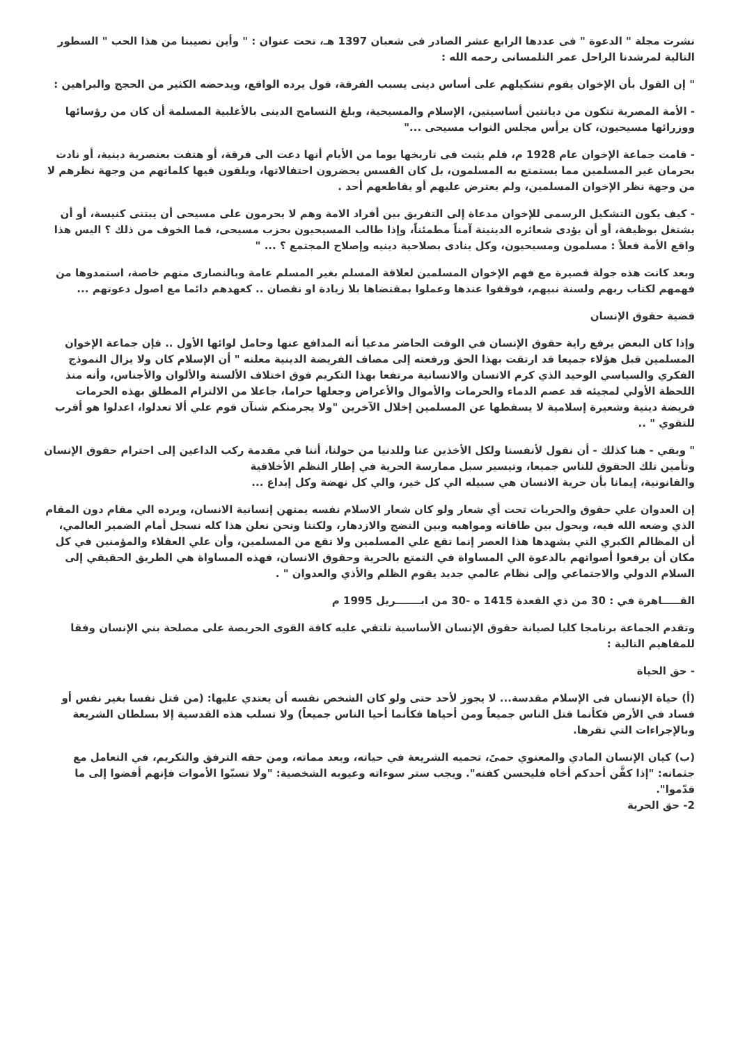نشرت مجلة " الدعوة " فى عددها الرابع عشر الصادر فى شعبان 1397 هـ، تحت عنوان : " وأين نصيبنا من هذا الحب " السطور التالية لمرشدنا الراحل عمر التلمسانى رحمه الله :
" إن القول بأن الإخوان يقوم تشكيلهم على أساس دينى يسبب الفرقة، قول يرده الواقع، ويدحضه الكثير من الحجج والبراهين :
- الأمة المصرية تتكون من ديانتين أساسيتين، الإسلام والمسيحية، وبلغ التسامح الدينى بالأغلبية المسلمة أن كان من رؤسائها ووزرائها مسيحيون، كان يرأس مجلس النواب مسيحى ..."
- قامت جماعة الإخوان عام 1928 م، فلم يثبت فى تاريخها يوما من الأيام أنها دعت الى فرقة، أو هتفت بعنصرية دينية، أو نادت بحرمان غير المسلمين مما يستمتع به المسلمون، بل كان القسس يحضرون احتفالاتها، ويلقون فيها كلماتهم من وجهة نظرهم لا من وجهة نظر الإخوان المسلمين، ولم يعترض عليهم أو يقاطعهم أحد .
- كيف يكون التشكيل الرسمى للإخوان مدعاة إلى التفريق بين أفراد الامة وهم لا يحرمون على مسيحى أن يبتنى كنيسة، أو أن يشتغل بوظيفة، أو أن يؤدى شعائره الدينينة آمناً مطمئناً، وإذا طالب المسيحيون بحزب مسيحى، فما الخوف من ذلك ؟ اليس هذا واقع الأمة فعلاً : مسلمون ومسيحيون، وكل ينادى بصلاحية دينيه وإصلاح المجتمع ؟ ... "
وبعد كانت هذه جولة قصيرة مع فهم الإخوان المسلمين لعلاقة المسلم بغير المسلم عامة وبالنصارى منهم خاصة، استمدوها من فهمهم لكتاب ربهم ولسنة نبيهم، فوقفوا عندها وعملوا بمقتضاها بلا زيادة او نقصان .. كعهدهم دائما مع اصول دعوتهم ...
قضية حقوق الإنسان
وإذا كان البعض يرفع راية حقوق الإنسان في الوقت الحاضر مدعيا أنه المدافع عنها وحامل لوائها الأول .. فإن جماعة الإخوان المسلمين قبل هؤلاء جميعا قد ارتقت بهذا الحق ورفعته إلى مصاف الفريضة الدينية معلنه " أن الإسلام كان ولا يزال النموذج الفكري والسياسي الوحيد الذي كرم الانسان والانسانية مرتفعا بهذا التكريم فوق اختلاف الألسنة والألوان والأجناس، وأنه منذ اللحظة الأولي لمجيئه قد عصم الدماء والحرمات والأموال والأعراض وجعلها حراما، جاعلا من الالتزام المطلق بهذه الحرمات فريضة دينية وشعيرة إسلامية لا يسقطها عن المسلمين إخلال الآخرين "ولا يجرمنكم شنآن قوم علي ألا تعدلوا، اعدلوا هو أقرب للتقوي " ..
" وبقي - هنا كذلك - أن نقول لأنفسنا ولكل الأخذين عنا وللدنيا من حولنا، أننا في مقدمة ركب الداعين إلى احترام حقوق الإنسان وتأمين تلك الحقوق للناس جميعا، وتيسير سبل ممارسة الحرية في إطار النظم الأخلاقية
والقانونية، إيمانا بأن حرية الانسان هي سبيله الي كل خير، والي كل نهضة وكل إبداع ...
إن العدوان علي حقوق والحريات تحت أي شعار ولو كان شعار الاسلام نفسه يمتهن إنسانية الانسان، ويرده الي مقام دون المقام الذي وضعه الله فيه، ويحول بين طاقاته ومواهبه وبين النضج والازدهار، ولكننا ونحن نعلن هذا كله نسجل أمام الضمير العالمي، أن المظالم الكبري التي يشهدها هذا العصر إنما تقع علي المسلمين ولا تقع من المسلمين، وأن علي العقلاء والمؤمنين في كل مكان أن يرفعوا أصواتهم بالدعوة الي المساواة في التمتع بالحرية وحقوق الانسان، فهذه المساواة هي الطريق الحقيقي إلى السلام الدولي والاجتماعي وإلى نظام عالمي جديد يقوم الظلم والأذي والعدوان " .
القـــــاهرة في : 30 من ذي القعدة 1415 ه -30 من ابـــــــريل 1995 م
وتقدم الجماعة برنامجا كليا لصيانة حقوق الإنسان الأساسية تلتقي عليه كافة القوى الحريصة على مصلحة بني الإنسان وفقا للمفاهيم التالية :
- حق الحياة
(أ) حياة الإنسان فى الإسلام مقدسة... لا يجوز لأحد حتى ولو كان الشخص نفسه أن يعتدي عليها: (من قتل نفسا بغير نفس أو فساد في الأرض فكأنما قتل الناس جميعاً ومن أحياها فكأنما أحيا الناس جميعاً) ولا تسلب هذه القدسية إلا بسلطان الشريعة وبالإجراءات التي تقرها.
(ب) كيان الإنسان المادي والمعنوي حمىً، تحميه الشريعة في حياته، وبعد مماته، ومن حقه الترفق والتكريم، في التعامل مع جثمانه: "إذا كفَّن أحدكم أخاه فليحسن كفنه". ويجب ستر سوءاته وعيوبه الشخصية: "ولا تسبّوا الأموات فإنهم أفضوا إلى ما قدّموا".
2- حق الحرية